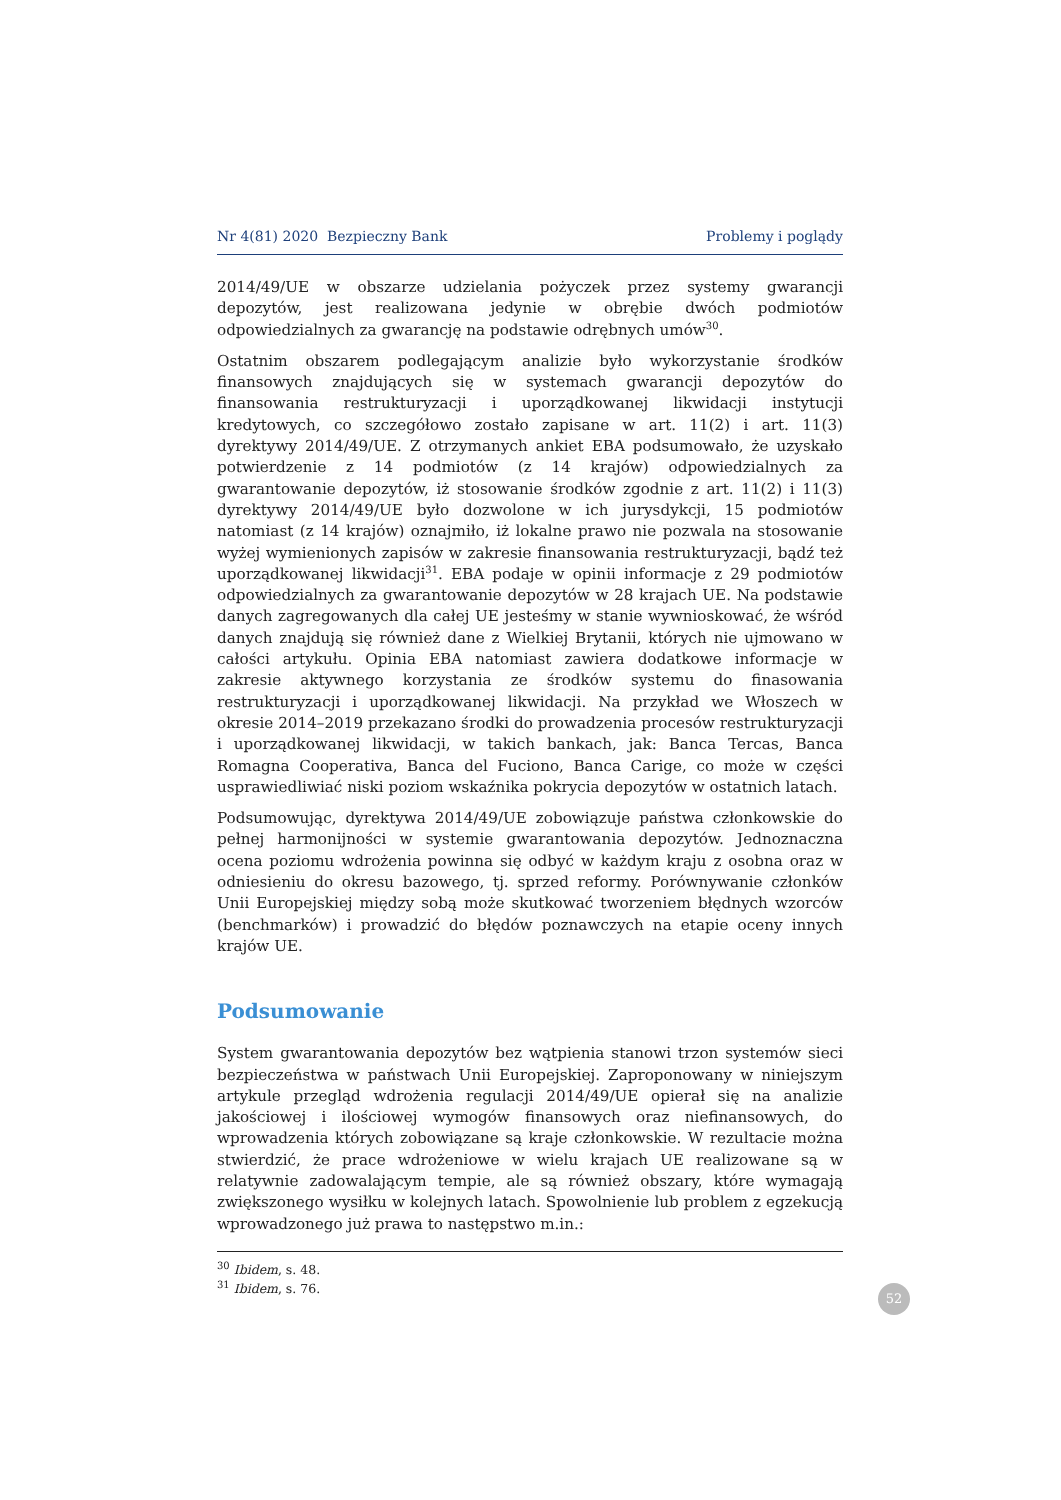Nr 4(81) 2020 Bezpieczny Bank Problemy i poglądy
2014/49/UE w obszarze udzielania pożyczek przez systemy gwarancji depozytów, jest realizowana jedynie w obrębie dwóch podmiotów odpowiedzialnych za gwarancję na podstawie odrębnych umów<sup>30</sup>.
Ostatnim obszarem podlegającym analizie było wykorzystanie środków finansowych znajdujących się w systemach gwarancji depozytów do finansowania restrukturyzacji i uporządkowanej likwidacji instytucji kredytowych, co szczegółowo zostało zapisane w art. 11(2) i art. 11(3) dyrektywy 2014/49/UE. Z otrzymanych ankiet EBA podsumowało, że uzyskało potwierdzenie z 14 podmiotów (z 14 krajów) odpowiedzialnych za gwarantowanie depozytów, iż stosowanie środków zgodnie z art. 11(2) i 11(3) dyrektywy 2014/49/UE było dozwolone w ich jurysdykcji, 15 podmiotów natomiast (z 14 krajów) oznajmiło, iż lokalne prawo nie pozwala na stosowanie wyżej wymienionych zapisów w zakresie finansowania restrukturyzacji, bądź też uporządkowanej likwidacji<sup>31</sup>. EBA podaje w opinii informacje z 29 podmiotów odpowiedzialnych za gwarantowanie depozytów w 28 krajach UE. Na podstawie danych zagregowanych dla całej UE jesteśmy w stanie wywnioskować, że wśród danych znajdują się również dane z Wielkiej Brytanii, których nie ujmowano w całości artykułu. Opinia EBA natomiast zawiera dodatkowe informacje w zakresie aktywnego korzystania ze środków systemu do finasowania restrukturyzacji i uporządkowanej likwidacji. Na przykład we Włoszech w okresie 2014–2019 przekazano środki do prowadzenia procesów restrukturyzacji i uporządkowanej likwidacji, w takich bankach, jak: Banca Tercas, Banca Romagna Cooperativa, Banca del Fuciono, Banca Carige, co może w części usprawiedliwiać niski poziom wskaźnika pokrycia depozytów w ostatnich latach.
Podsumowując, dyrektywa 2014/49/UE zobowiązuje państwa członkowskie do pełnej harmonijności w systemie gwarantowania depozytów. Jednoznaczna ocena poziomu wdrożenia powinna się odbyć w każdym kraju z osobna oraz w odniesieniu do okresu bazowego, tj. sprzed reformy. Porównywanie członków Unii Europejskiej między sobą może skutkować tworzeniem błędnych wzorców (benchmarków) i prowadzić do błędów poznawczych na etapie oceny innych krajów UE.
Podsumowanie
System gwarantowania depozytów bez wątpienia stanowi trzon systemów sieci bezpieczeństwa w państwach Unii Europejskiej. Zaproponowany w niniejszym artykule przegląd wdrożenia regulacji 2014/49/UE opierał się na analizie jakościowej i ilościowej wymogów finansowych oraz niefinansowych, do wprowadzenia których zobowiązane są kraje członkowskie. W rezultacie można stwierdzić, że prace wdrożeniowe w wielu krajach UE realizowane są w relatywnie zadowalającym tempie, ale są również obszary, które wymagają zwiększonego wysiłku w kolejnych latach. Spowolnienie lub problem z egzekucją wprowadzonego już prawa to następstwo m.in.:
<sup>30</sup> Ibidem, s. 48.
<sup>31</sup> Ibidem, s. 76.
52